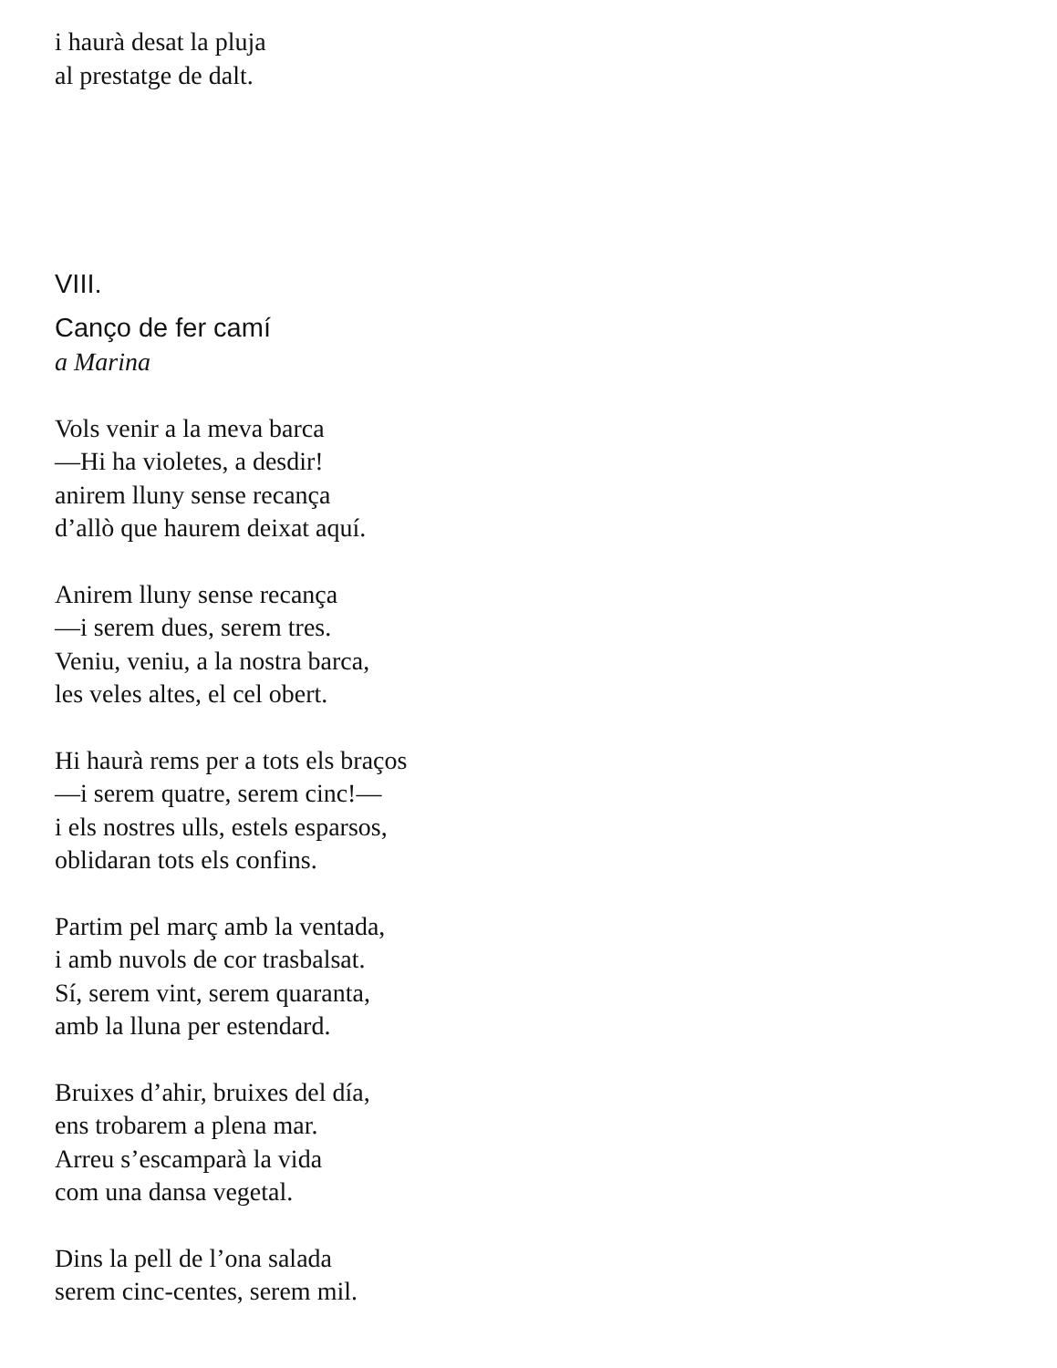i haurà desat la pluja
al prestatge de dalt.
VIII.
Canço de fer camí
a Marina
Vols venir a la meva barca
—Hi ha violetes, a desdir!
anirem lluny sense recança
d’allò que haurem deixat aquí.
Anirem lluny sense recança
—i serem dues, serem tres.
Veniu, veniu, a la nostra barca,
les veles altes, el cel obert.
Hi haurà rems per a tots els braços
—i serem quatre, serem cinc!—
i els nostres ulls, estels esparsos,
oblidaran tots els confins.
Partim pel març amb la ventada,
i amb nuvols de cor trasbalsat.
Sí, serem vint, serem quaranta,
amb la lluna per estendard.
Bruixes d’ahir, bruixes del día,
ens trobarem a plena mar.
Arreu s’escamparà la vida
com una dansa vegetal.
Dins la pell de l’ona salada
serem cinc-centes, serem mil.